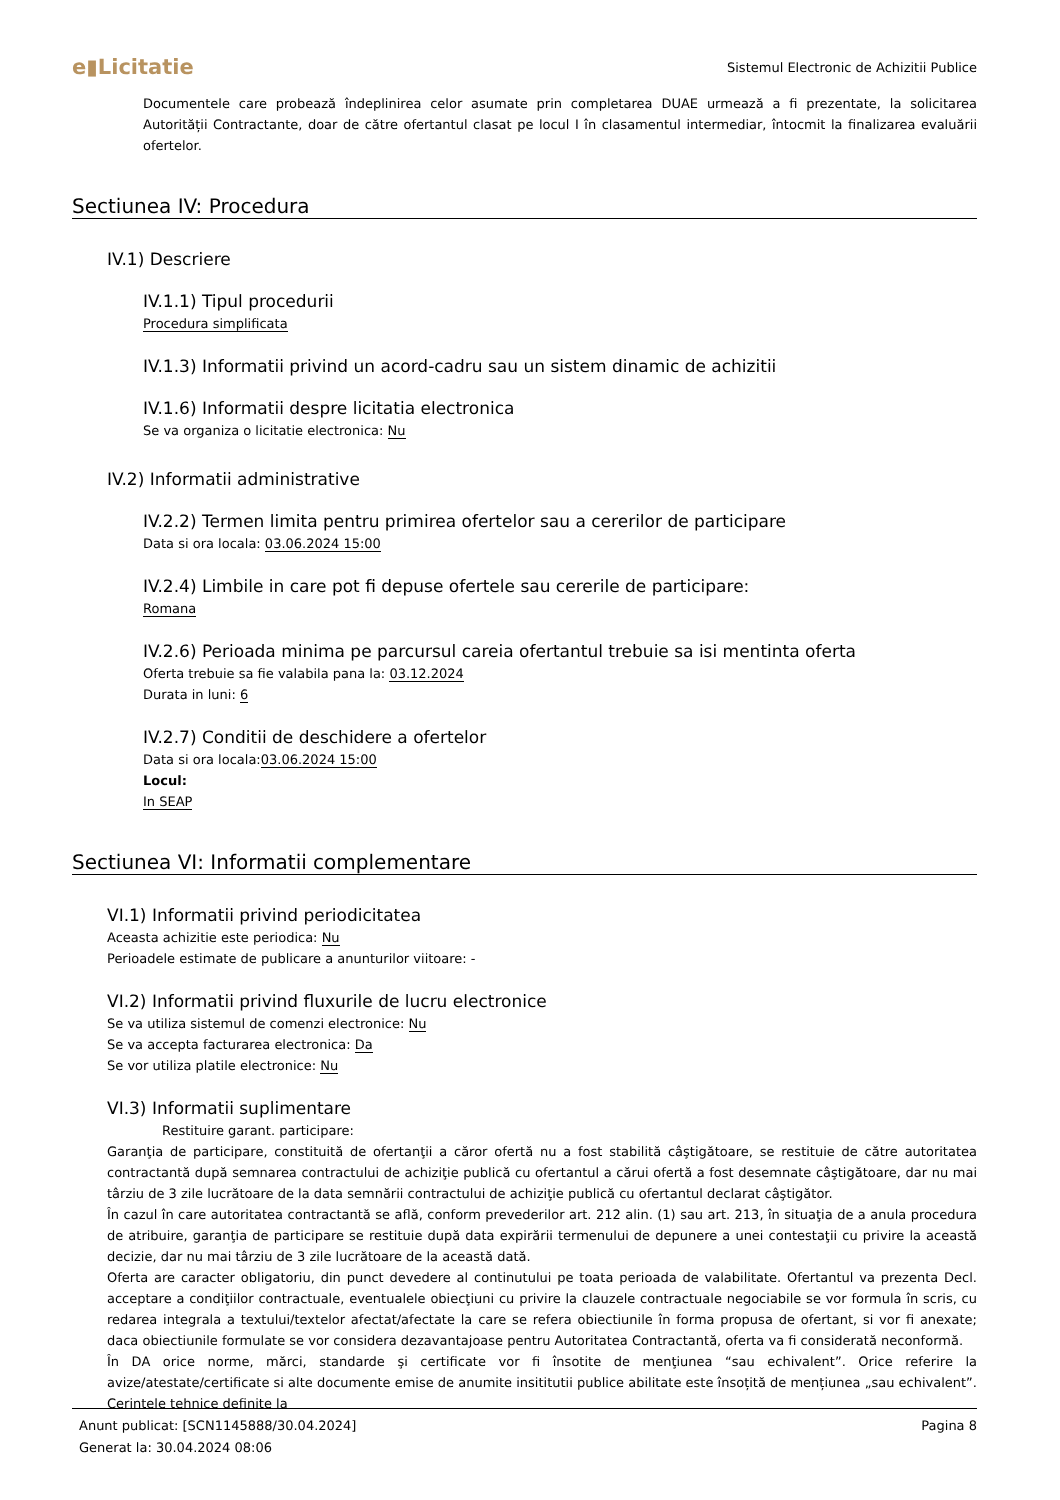e▮Licitatie Sistemul Electronic de Achizitii Publice
Documentele care probează îndeplinirea celor asumate prin completarea DUAE urmează a fi prezentate, la solicitarea Autorității Contractante, doar de către ofertantul clasat pe locul I în clasamentul intermediar, întocmit la finalizarea evaluării ofertelor.
Sectiunea IV: Procedura
IV.1) Descriere
IV.1.1) Tipul procedurii
Procedura simplificata
IV.1.3) Informatii privind un acord-cadru sau un sistem dinamic de achizitii
IV.1.6) Informatii despre licitatia electronica
Se va organiza o licitatie electronica: Nu
IV.2) Informatii administrative
IV.2.2) Termen limita pentru primirea ofertelor sau a cererilor de participare
Data si ora locala: 03.06.2024 15:00
IV.2.4) Limbile in care pot fi depuse ofertele sau cererile de participare:
Romana
IV.2.6) Perioada minima pe parcursul careia ofertantul trebuie sa isi mentinta oferta
Oferta trebuie sa fie valabila pana la: 03.12.2024
Durata in luni: 6
IV.2.7) Conditii de deschidere a ofertelor
Data si ora locala:03.06.2024 15:00
Locul:
In SEAP
Sectiunea VI: Informatii complementare
VI.1) Informatii privind periodicitatea
Aceasta achizitie este periodica: Nu
Perioadele estimate de publicare a anunturilor viitoare: -
VI.2) Informatii privind fluxurile de lucru electronice
Se va utiliza sistemul de comenzi electronice: Nu
Se va accepta facturarea electronica: Da
Se vor utiliza platile electronice: Nu
VI.3) Informatii suplimentare
Restituire garant. participare:
Garanţia de participare, constituită de ofertanţii a căror ofertă nu a fost stabilită câştigătoare, se restituie de către autoritatea contractantă după semnarea contractului de achiziţie publică cu ofertantul a cărui ofertă a fost desemnate câştigătoare, dar nu mai târziu de 3 zile lucrătoare de la data semnării contractului de achiziţie publică cu ofertantul declarat câştigător.
În cazul în care autoritatea contractantă se află, conform prevederilor art. 212 alin. (1) sau art. 213, în situaţia de a anula procedura de atribuire, garanţia de participare se restituie după data expirării termenului de depunere a unei contestaţii cu privire la această decizie, dar nu mai târziu de 3 zile lucrătoare de la această dată.
Oferta are caracter obligatoriu, din punct devedere al continutului pe toata perioada de valabilitate. Ofertantul va prezenta Decl. acceptare a condiţiilor contractuale, eventualele obiecţiuni cu privire la clauzele contractuale negociabile se vor formula în scris, cu redarea integrala a textului/textelor afectat/afectate la care se refera obiectiunile în forma propusa de ofertant, si vor fi anexate; daca obiectiunile formulate se vor considera dezavantajoase pentru Autoritatea Contractantă, oferta va fi considerată neconformă.
În DA orice norme, mărci, standarde şi certificate vor fi însotite de menţiunea “sau echivalent”. Orice referire la avize/atestate/certificate si alte documente emise de anumite insititutii publice abilitate este însoțită de mențiunea „sau echivalent”. Cerintele tehnice definite la
Anunt publicat: [SCN1145888/30.04.2024]
Generat la: 30.04.2024 08:06
Pagina 8